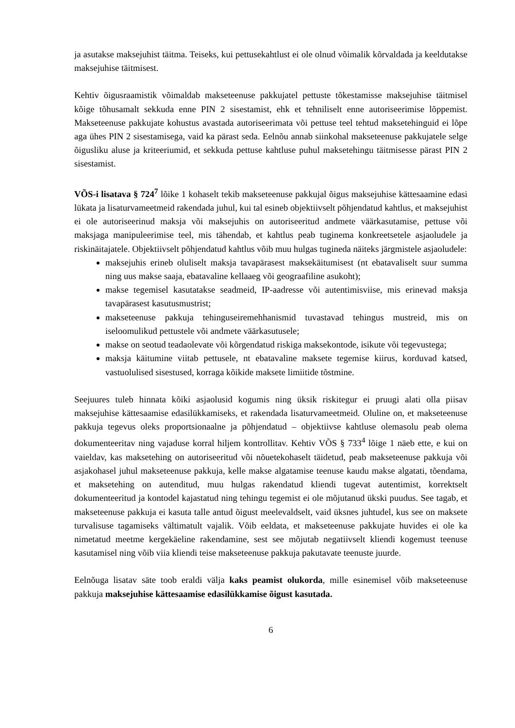ja asutakse maksejuhist täitma. Teiseks, kui pettusekahtlust ei ole olnud võimalik kõrvaldada ja keeldutakse maksejuhise täitmisest.
Kehtiv õigusraamistik võimaldab makseteenuse pakkujatel pettuste tõkestamisse maksejuhise täitmisel kõige tõhusamalt sekkuda enne PIN 2 sisestamist, ehk et tehniliselt enne autoriseerimise lõppemist. Makseteenuse pakkujate kohustus avastada autoriseerimata või pettuse teel tehtud maksetehinguid ei lõpe aga ühes PIN 2 sisestamisega, vaid ka pärast seda. Eelnõu annab siinkohal makseteenuse pakkujatele selge õigusliku aluse ja kriteeriumid, et sekkuda pettuse kahtluse puhul maksetehingu täitmisesse pärast PIN 2 sisestamist.
VÕS-i lisatava § 724<sup>7</sup> lõike 1 kohaselt tekib makseteenuse pakkujal õigus maksejuhise kättesaamine edasi lükata ja lisaturvameetmeid rakendada juhul, kui tal esineb objektiivselt põhjendatud kahtlus, et maksejuhist ei ole autoriseerinud maksja või maksejuhis on autoriseeritud andmete väärkasutamise, pettuse või maksjaga manipuleerimise teel, mis tähendab, et kahtlus peab tuginema konkreetsetele asjaoludele ja riskinäitajatele. Objektiivselt põhjendatud kahtlus võib muu hulgas tugineda näiteks järgmistele asjaoludele:
maksejuhis erineb oluliselt maksja tavapärasest maksekäitumisest (nt ebatavaliselt suur summa ning uus makse saaja, ebatavaline kellaaeg või geograafiline asukoht);
makse tegemisel kasutatakse seadmeid, IP-aadresse või autentimisviise, mis erinevad maksja tavapärasest kasutusmustrist;
makseteenuse pakkuja tehinguseiremehhanismid tuvastavad tehingus mustreid, mis on iseloomulikud pettustele või andmete väärkasutusele;
makse on seotud teadaolevate või kõrgendatud riskiga maksekontode, isikute või tegevustega;
maksja käitumine viitab pettusele, nt ebatavaline maksete tegemise kiirus, korduvad katsed, vastuolulised sisestused, korraga kõikide maksete limiitide tõstmine.
Seejuures tuleb hinnata kõiki asjaolusid kogumis ning üksik riskitegur ei pruugi alati olla piisav maksejuhise kättesaamise edasilükkamiseks, et rakendada lisaturvameetmeid. Oluline on, et makseteenuse pakkuja tegevus oleks proportsionaalne ja põhjendatud – objektiivse kahtluse olemasolu peab olema dokumenteeritav ning vajaduse korral hiljem kontrollitav. Kehtiv VÕS § 733<sup>4</sup> lõige 1 näeb ette, e kui on vaieldav, kas maksetehing on autoriseeritud või nõuetekohaselt täidetud, peab makseteenuse pakkuja või asjakohasel juhul makseteenuse pakkuja, kelle makse algatamise teenuse kaudu makse algatati, tõendama, et maksetehing on autenditud, muu hulgas rakendatud kliendi tugevat autentimist, korrektselt dokumenteeritud ja kontodel kajastatud ning tehingu tegemist ei ole mõjutanud ükski puudus. See tagab, et makseteenuse pakkuja ei kasuta talle antud õigust meelevaldselt, vaid üksnes juhtudel, kus see on maksete turvalisuse tagamiseks vältimatult vajalik. Võib eeldata, et makseteenuse pakkujate huvides ei ole ka nimetatud meetme kergekäeline rakendamine, sest see mõjutab negatiivselt kliendi kogemust teenuse kasutamisel ning võib viia kliendi teise makseteenuse pakkuja pakutavate teenuste juurde.
Eelnõuga lisatav säte toob eraldi välja kaks peamist olukorda, mille esinemisel võib makseteenuse pakkuja maksejuhise kättesaamise edasilükkamise õigust kasutada.
6